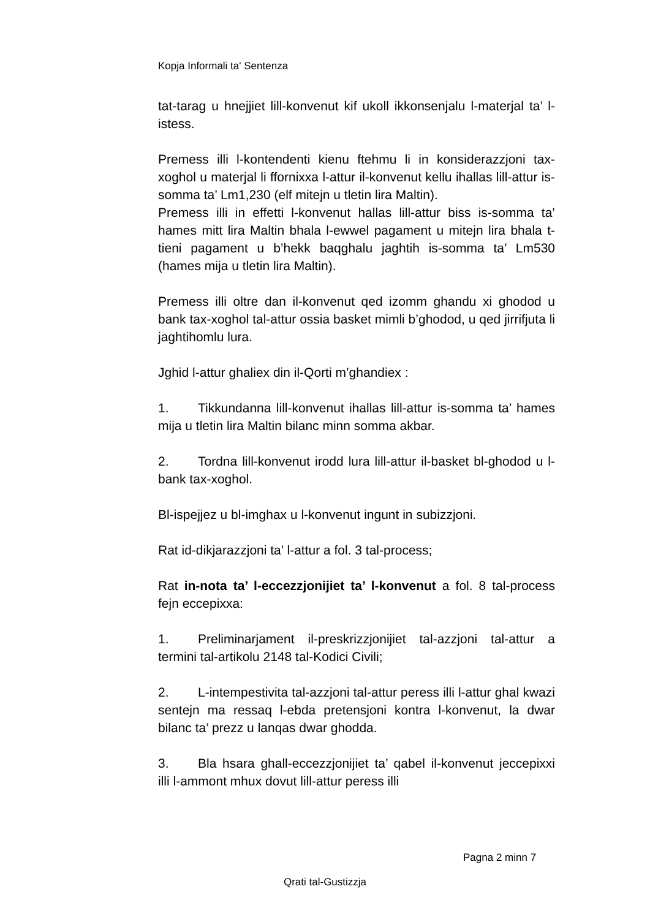Kopja Informali ta' Sentenza
tat-tarag u hnejjiet lill-konvenut kif ukoll ikkonsenjalu l-materjal ta’ l-istess.
Premess illi l-kontendenti kienu ftehmu li in konsiderazzjoni tax-xoghol u materjal li ffornixxa l-attur il-konvenut kellu ihallas lill-attur is-somma ta’ Lm1,230 (elf mitejn u tletin lira Maltin).
Premess illi in effetti l-konvenut hallas lill-attur biss is-somma ta’ hames mitt lira Maltin bhala l-ewwel pagament u mitejn lira bhala t-tieni pagament u b’hekk baqghalu jaghtih is-somma ta’ Lm530 (hames mija u tletin lira Maltin).
Premess illi oltre dan il-konvenut qed izomm ghandu xi ghodod u bank tax-xoghol tal-attur ossia basket mimli b’ghodod, u qed jirrifjuta li jaghtihomlu lura.
Jghid l-attur ghaliex din il-Qorti m’ghandiex :
1. Tikkundanna lill-konvenut ihallas lill-attur is-somma ta’ hames mija u tletin lira Maltin bilanc minn somma akbar.
2. Tordna lill-konvenut irodd lura lill-attur il-basket bl-ghodod u l-bank tax-xoghol.
Bl-ispejjez u bl-imghax u l-konvenut ingunt in subizzjoni.
Rat id-dikjarazzjoni ta’ l-attur a fol. 3 tal-process;
Rat in-nota ta’ l-eccezzjonijiet ta’ l-konvenut a fol. 8 tal-process fejn eccepixxa:
1. Preliminarjament il-preskrizzjonijiet tal-azzjoni tal-attur a termini tal-artikolu 2148 tal-Kodici Civili;
2. L-intempestivita tal-azzjoni tal-attur peress illi l-attur ghal kwazi sentejn ma ressaq l-ebda pretensjoni kontra l-konvenut, la dwar bilanc ta’ prezz u lanqas dwar ghodda.
3. Bla hsara ghall-eccezzjonijiet ta’ qabel il-konvenut jeccepixxi illi l-ammont mhux dovut lill-attur peress illi
Pagna 2 minn 7
Qrati tal-Gustizzja